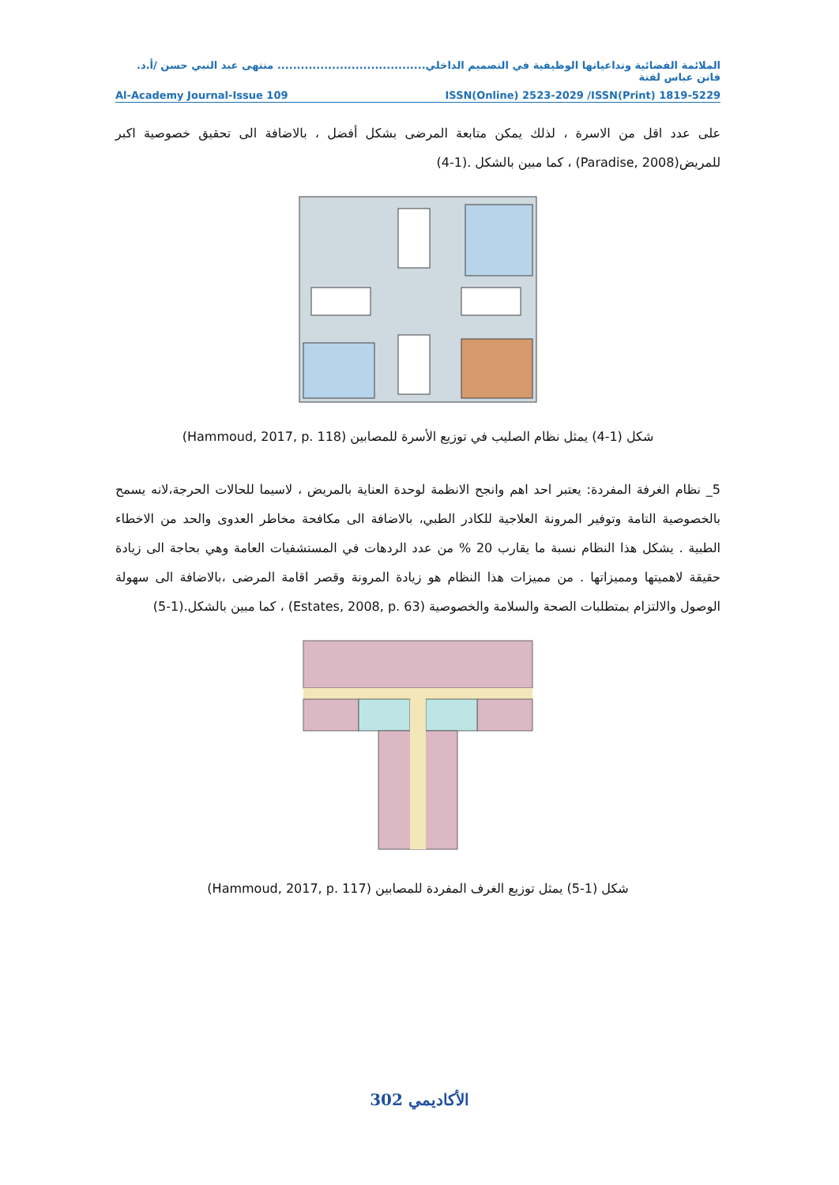الملائمة الفضائية وتداعياتها الوظيفية في التصميم الداخلي...................................... منتهى عبد النبي حسن /أ.د. فاتن عباس لفتة
Al-Academy Journal-Issue 109 ISSN(Online) 2523-2029 /ISSN(Print) 1819-5229
على عدد اقل من الاسرة ، لذلك يمكن متابعة المرضى بشكل أفضل ، بالاضافة الى تحقيق خصوصية اكبر للمريض(Paradise, 2008) ، كما مبين بالشكل .(1-4)
شكل (1-4) يمثل نظام الصليب في توزيع الأسرة للمصابين (Hammoud, 2017, p. 118)
5_ نظام الغرفة المفردة: يعتبر احد اهم وانجح الانظمة لوحدة العناية بالمريض ، لاسيما للحالات الحرجة،لانه يسمح بالخصوصية التامة وتوفير المرونة العلاجية للكادر الطبي، بالاضافة الى مكافحة مخاطر العدوى والحد من الاخطاء الطبية . يشكل هذا النظام نسبة ما يقارب 20 % من عدد الردهات في المستشفيات العامة وهي بحاجة الى زيادة حقيقة لاهميتها ومميزاتها . من مميزات هذا النظام هو زيادة المرونة وقصر اقامة المرضى ،بالاضافة الى سهولة الوصول والالتزام بمتطلبات الصحة والسلامة والخصوصية (Estates, 2008, p. 63) ، كما مبين بالشكل.(1-5)
شكل (1-5) يمثل توزيع الغرف المفردة للمصابين (Hammoud, 2017, p. 117)
الأكاديمي 302